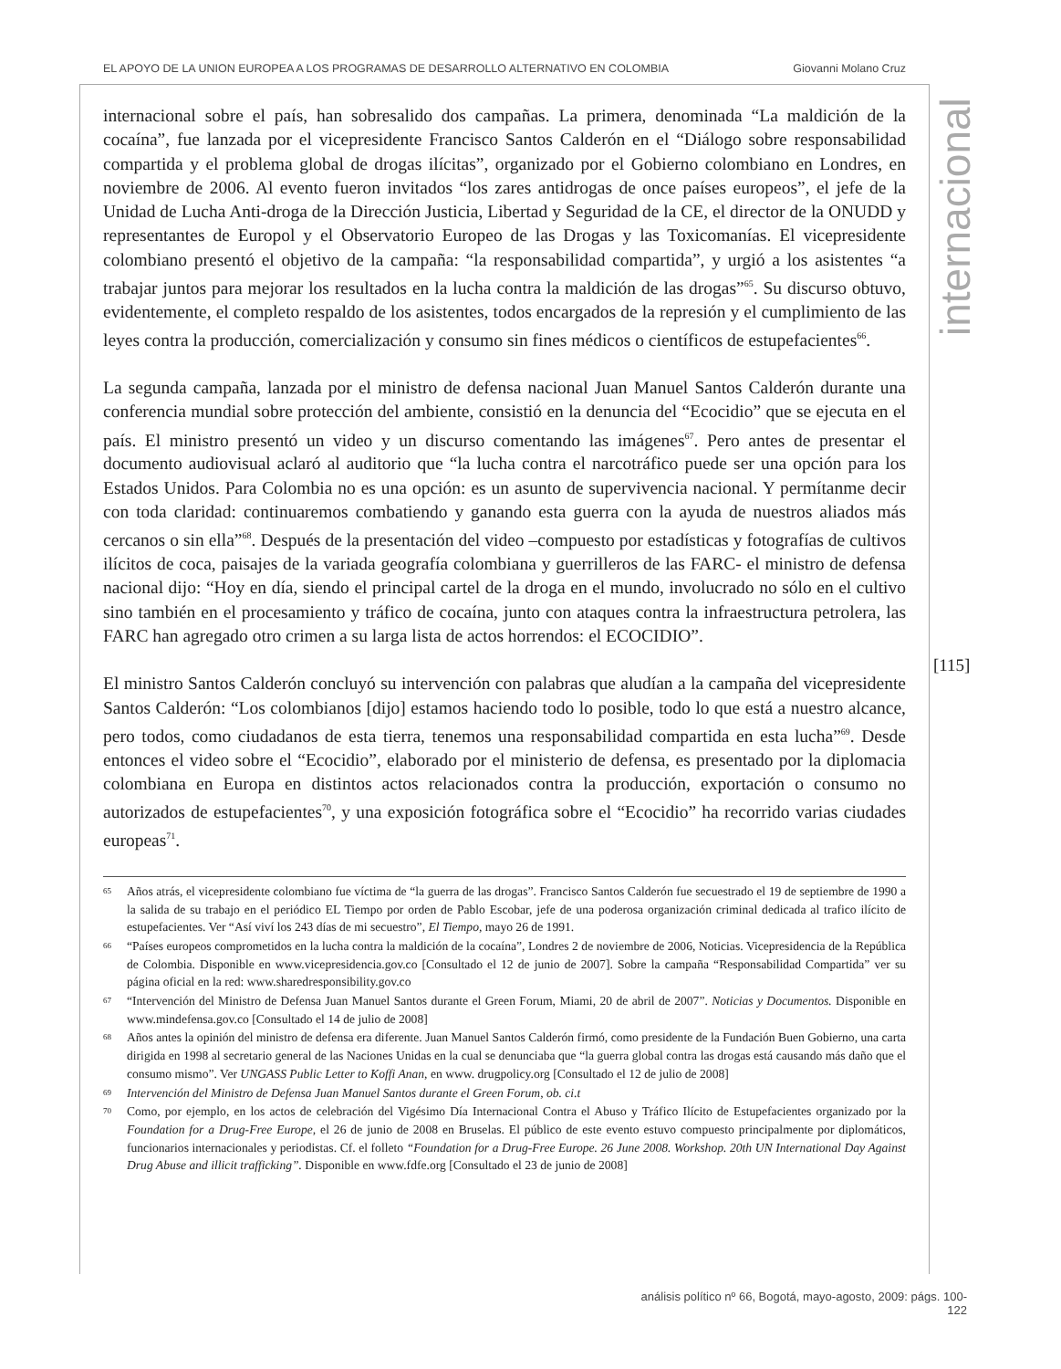EL APOYO DE LA UNION EUROPEA A LOS PROGRAMAS DE DESARROLLO ALTERNATIVO EN COLOMBIA Giovanni Molano Cruz
internacional
internacional sobre el país, han sobresalido dos campañas. La primera, denominada “La maldición de la cocaína”, fue lanzada por el vicepresidente Francisco Santos Calderón en el “Diálogo sobre responsabilidad compartida y el problema global de drogas ilícitas”, organizado por el Gobierno colombiano en Londres, en noviembre de 2006. Al evento fueron invitados “los zares antidrogas de once países europeos”, el jefe de la Unidad de Lucha Anti-droga de la Dirección Justicia, Libertad y Seguridad de la CE, el director de la ONUDD y representantes de Europol y el Observatorio Europeo de las Drogas y las Toxicomanías. El vicepresidente colombiano presentó el objetivo de la campaña: “la responsabilidad compartida”, y urgió a los asistentes “a trabajar juntos para mejorar los resultados en la lucha contra la maldición de las drogas”<sup>65</sup>. Su discurso obtuvo, evidentemente, el completo respaldo de los asistentes, todos encargados de la represión y el cumplimiento de las leyes contra la producción, comercialización y consumo sin fines médicos o científicos de estupefacientes<sup>66</sup>.
La segunda campaña, lanzada por el ministro de defensa nacional Juan Manuel Santos Calderón durante una conferencia mundial sobre protección del ambiente, consistió en la denuncia del “Ecocidio” que se ejecuta en el país. El ministro presentó un video y un discurso comentando las imágenes<sup>67</sup>. Pero antes de presentar el documento audiovisual aclaró al auditorio que “la lucha contra el narcotráfico puede ser una opción para los Estados Unidos. Para Colombia no es una opción: es un asunto de supervivencia nacional. Y permítanme decir con toda claridad: continuaremos combatiendo y ganando esta guerra con la ayuda de nuestros aliados más cercanos o sin ella”<sup>68</sup>. Después de la presentación del video –compuesto por estadísticas y fotografías de cultivos ilícitos de coca, paisajes de la variada geografía colombiana y guerrilleros de las FARC- el ministro de defensa nacional dijo: “Hoy en día, siendo el principal cartel de la droga en el mundo, involucrado no sólo en el cultivo sino también en el procesamiento y tráfico de cocaína, junto con ataques contra la infraestructura petrolera, las FARC han agregado otro crimen a su larga lista de actos horrendos: el ECOCIDIO”.
El ministro Santos Calderón concluyó su intervención con palabras que aludían a la campaña del vicepresidente Santos Calderón: “Los colombianos [dijo] estamos haciendo todo lo posible, todo lo que está a nuestro alcance, pero todos, como ciudadanos de esta tierra, tenemos una responsabilidad compartida en esta lucha”<sup>69</sup>. Desde entonces el video sobre el “Ecocidio”, elaborado por el ministerio de defensa, es presentado por la diplomacia colombiana en Europa en distintos actos relacionados contra la producción, exportación o consumo no autorizados de estupefacientes<sup>70</sup>, y una exposición fotográfica sobre el “Ecocidio” ha recorrido varias ciudades europeas<sup>71</sup>.
65 Años atrás, el vicepresidente colombiano fue víctima de “la guerra de las drogas”. Francisco Santos Calderón fue secuestrado el 19 de septiembre de 1990 a la salida de su trabajo en el periódico EL Tiempo por orden de Pablo Escobar, jefe de una poderosa organización criminal dedicada al trafico ilícito de estupefacientes. Ver “Así viví los 243 días de mi secuestro”, El Tiempo, mayo 26 de 1991.
66 “Países europeos comprometidos en la lucha contra la maldición de la cocaína”, Londres 2 de noviembre de 2006, Noticias. Vicepresidencia de la República de Colombia. Disponible en www.vicepresidencia.gov.co [Consultado el 12 de junio de 2007]. Sobre la campaña “Responsabilidad Compartida” ver su página oficial en la red: www.sharedresponsibility.gov.co
67 “Intervención del Ministro de Defensa Juan Manuel Santos durante el Green Forum, Miami, 20 de abril de 2007”. Noticias y Documentos. Disponible en www.mindefensa.gov.co [Consultado el 14 de julio de 2008]
68 Años antes la opinión del ministro de defensa era diferente. Juan Manuel Santos Calderón firmó, como presidente de la Fundación Buen Gobierno, una carta dirigida en 1998 al secretario general de las Naciones Unidas en la cual se denunciaba que “la guerra global contra las drogas está causando más daño que el consumo mismo”. Ver UNGASS Public Letter to Koffi Anan, en www. drugpolicy.org [Consultado el 12 de julio de 2008]
69 Intervención del Ministro de Defensa Juan Manuel Santos durante el Green Forum, ob. ci.t
70 Como, por ejemplo, en los actos de celebración del Vigésimo Día Internacional Contra el Abuso y Tráfico Ilícito de Estupefacientes organizado por la Foundation for a Drug-Free Europe, el 26 de junio de 2008 en Bruselas. El público de este evento estuvo compuesto principalmente por diplomáticos, funcionarios internacionales y periodistas. Cf. el folleto “Foundation for a Drug-Free Europe. 26 June 2008. Workshop. 20th UN International Day Against Drug Abuse and illicit trafficking”. Disponible en www.fdfe.org [Consultado el 23 de junio de 2008]
[115]
análisis político nº 66, Bogotá, mayo-agosto, 2009: págs. 100-122